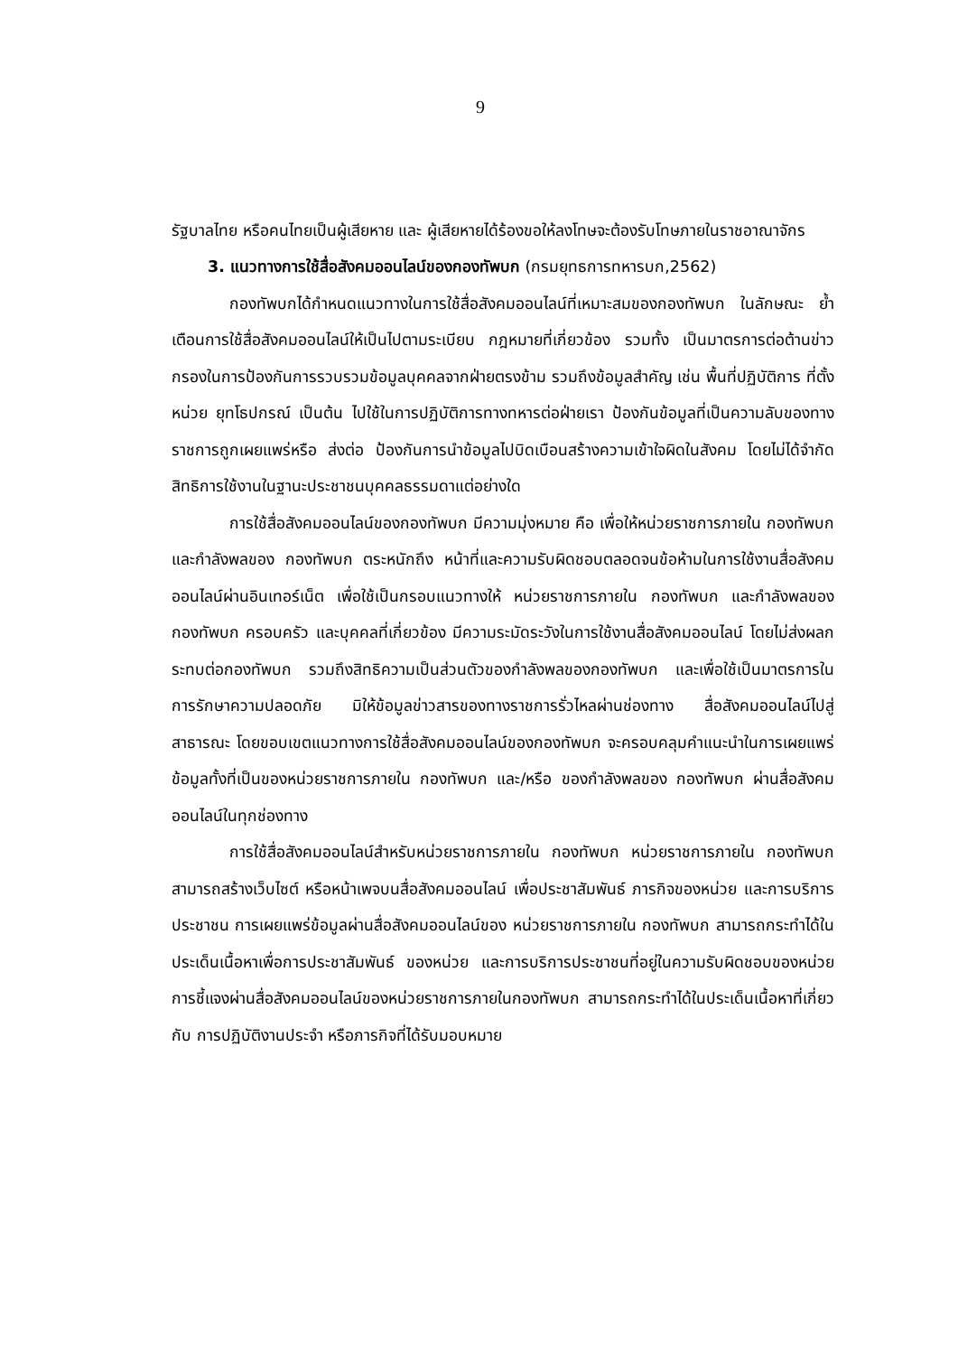9
รัฐบาลไทย หรือคนไทยเป็นผู้เสียหาย และ ผู้เสียหายได้ร้องขอให้ลงโทษจะต้องรับโทษภายในราชอาณาจักร
3. แนวทางการใช้สื่อสังคมออนไลน์ของกองทัพบก (กรมยุทธการทหารบก,2562)
กองทัพบกได้กำหนดแนวทางในการใช้สื่อสังคมออนไลน์ที่เหมาะสมของกองทัพบก ในลักษณะ ย้ำเตือนการใช้สื่อสังคมออนไลน์ให้เป็นไปตามระเบียบ กฎหมายที่เกี่ยวข้อง รวมทั้ง เป็นมาตรการต่อต้านข่าวกรองในการป้องกันการรวบรวมข้อมูลบุคคลจากฝ่ายตรงข้าม รวมถึงข้อมูลสำคัญ เช่น พื้นที่ปฏิบัติการ ที่ตั้งหน่วย ยุทโธปกรณ์ เป็นต้น ไปใช้ในการปฏิบัติการทางทหารต่อฝ่ายเรา ป้องกันข้อมูลที่เป็นความลับของทางราชการถูกเผยแพร่หรือ ส่งต่อ ป้องกันการนำข้อมูลไปบิดเบือนสร้างความเข้าใจผิดในสังคม โดยไม่ได้จำกัดสิทธิการใช้งานในฐานะประชาชนบุคคลธรรมดาแต่อย่างใด
การใช้สื่อสังคมออนไลน์ของกองทัพบก มีความมุ่งหมาย คือ เพื่อให้หน่วยราชการภายใน กองทัพบก และกำลังพลของ กองทัพบก ตระหนักถึง หน้าที่และความรับผิดชอบตลอดจนข้อห้ามในการใช้งานสื่อสังคมออนไลน์ผ่านอินเทอร์เน็ต เพื่อใช้เป็นกรอบแนวทางให้ หน่วยราชการภายใน กองทัพบก และกำลังพลของ กองทัพบก ครอบครัว และบุคคลที่เกี่ยวข้อง มีความระมัดระวังในการใช้งานสื่อสังคมออนไลน์ โดยไม่ส่งผลกระทบต่อกองทัพบก รวมถึงสิทธิความเป็นส่วนตัวของกำลังพลของกองทัพบก และเพื่อใช้เป็นมาตรการในการรักษาความปลอดภัย มิให้ข้อมูลข่าวสารของทางราชการรั่วไหลผ่านช่องทาง สื่อสังคมออนไลน์ไปสู่สาธารณะ โดยขอบเขตแนวทางการใช้สื่อสังคมออนไลน์ของกองทัพบก จะครอบคลุมคำแนะนำในการเผยแพร่ข้อมูลทั้งที่เป็นของหน่วยราชการภายใน กองทัพบก และ/หรือ ของกำลังพลของ กองทัพบก ผ่านสื่อสังคมออนไลน์ในทุกช่องทาง
การใช้สื่อสังคมออนไลน์สำหรับหน่วยราชการภายใน กองทัพบก หน่วยราชการภายใน กองทัพบก สามารถสร้างเว็บไซต์ หรือหน้าเพจบนสื่อสังคมออนไลน์ เพื่อประชาสัมพันธ์ ภารกิจของหน่วย และการบริการประชาชน การเผยแพร่ข้อมูลผ่านสื่อสังคมออนไลน์ของ หน่วยราชการภายใน กองทัพบก สามารถกระทำได้ในประเด็นเนื้อหาเพื่อการประชาสัมพันธ์ ของหน่วย และการบริการประชาชนที่อยู่ในความรับผิดชอบของหน่วย การชี้แจงผ่านสื่อสังคมออนไลน์ของหน่วยราชการภายในกองทัพบก สามารถกระทำได้ในประเด็นเนื้อหาที่เกี่ยวกับ การปฏิบัติงานประจำ หรือภารกิจที่ได้รับมอบหมาย